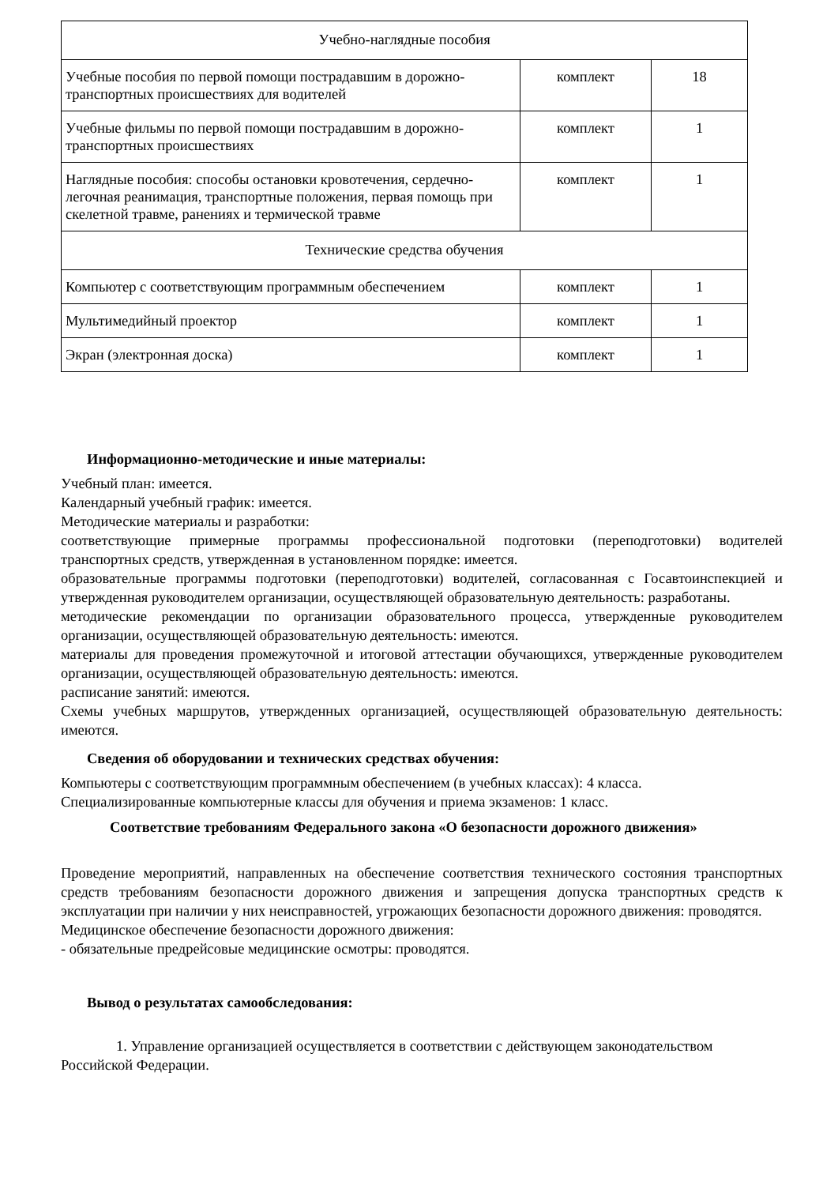| Учебно-наглядные пособия | | |
| Учебные пособия по первой помощи пострадавшим в дорожно-транспортных происшествиях для водителей | комплект | 18 |
| Учебные фильмы по первой помощи пострадавшим в дорожно-транспортных происшествиях | комплект | 1 |
| Наглядные пособия: способы остановки кровотечения, сердечно-легочная реанимация, транспортные положения, первая помощь при скелетной травме, ранениях и термической травме | комплект | 1 |
| Технические средства обучения | | |
| Компьютер с соответствующим программным обеспечением | комплект | 1 |
| Мультимедийный проектор | комплект | 1 |
| Экран (электронная доска) | комплект | 1 |
Информационно-методические и иные материалы:
Учебный план: имеется.
Календарный учебный график: имеется.
Методические материалы и разработки:
соответствующие примерные программы профессиональной подготовки (переподготовки) водителей транспортных средств, утвержденная в установленном порядке: имеется.
образовательные программы подготовки (переподготовки) водителей, согласованная с Госавтоинспекцией и утвержденная руководителем организации, осуществляющей образовательную деятельность: разработаны.
методические рекомендации по организации образовательного процесса, утвержденные руководителем организации, осуществляющей образовательную деятельность: имеются.
материалы для проведения промежуточной и итоговой аттестации обучающихся, утвержденные руководителем организации, осуществляющей образовательную деятельность: имеются.
расписание занятий: имеются.
Схемы учебных маршрутов, утвержденных организацией, осуществляющей образовательную деятельность: имеются.
Сведения об оборудовании и технических средствах обучения:
Компьютеры с соответствующим программным обеспечением (в учебных классах): 4 класса.
Специализированные компьютерные классы для обучения и приема экзаменов: 1 класс.
Соответствие требованиям Федерального закона «О безопасности дорожного движения»
Проведение мероприятий, направленных на обеспечение соответствия технического состояния транспортных средств требованиям безопасности дорожного движения и запрещения допуска транспортных средств к эксплуатации при наличии у них неисправностей, угрожающих безопасности дорожного движения: проводятся.
Медицинское обеспечение безопасности дорожного движения:
- обязательные предрейсовые медицинские осмотры: проводятся.
Вывод о результатах самообследования:
1. Управление организацией осуществляется в соответствии с действующем законодательством Российской Федерации.